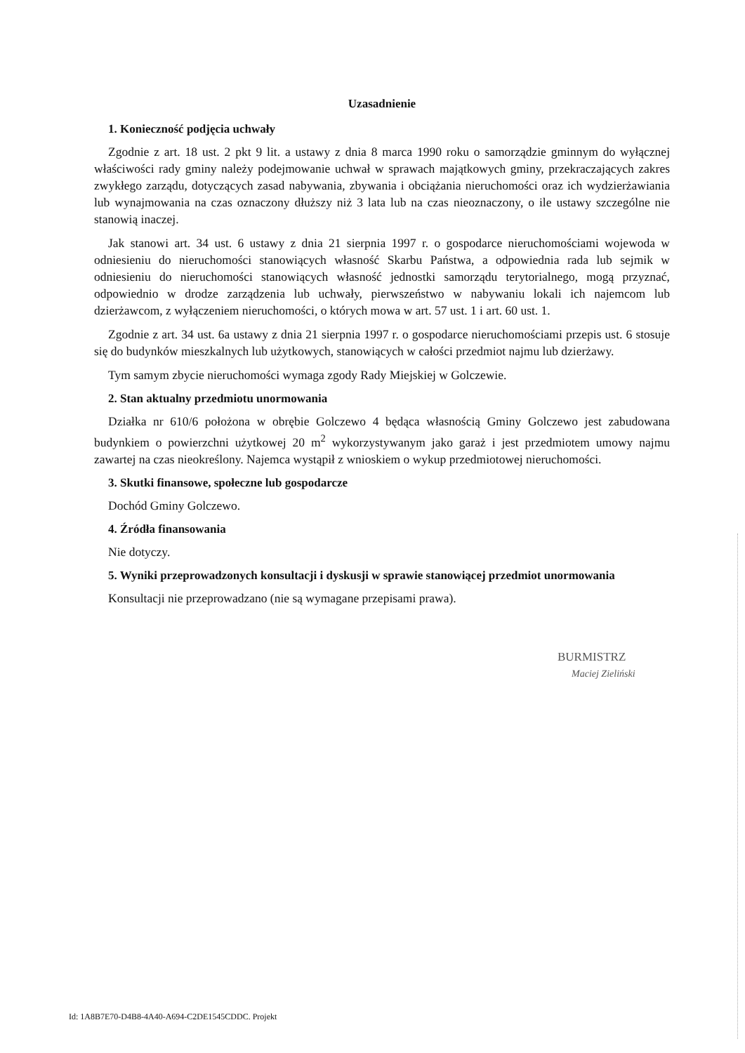Uzasadnienie
1. Konieczność podjęcia uchwały
Zgodnie z art. 18 ust. 2 pkt 9 lit. a ustawy z dnia 8 marca 1990 roku o samorządzie gminnym do wyłącznej właściwości rady gminy należy podejmowanie uchwał w sprawach majątkowych gminy, przekraczających zakres zwykłego zarządu, dotyczących zasad nabywania, zbywania i obciążania nieruchomości oraz ich wydzierżawiania lub wynajmowania na czas oznaczony dłuższy niż 3 lata lub na czas nieoznaczony, o ile ustawy szczególne nie stanowią inaczej.
Jak stanowi art. 34 ust. 6 ustawy z dnia 21 sierpnia 1997 r. o gospodarce nieruchomościami wojewoda w odniesieniu do nieruchomości stanowiących własność Skarbu Państwa, a odpowiednia rada lub sejmik w odniesieniu do nieruchomości stanowiących własność jednostki samorządu terytorialnego, mogą przyznać, odpowiednio w drodze zarządzenia lub uchwały, pierwszeństwo w nabywaniu lokali ich najemcom lub dzierżawcom, z wyłączeniem nieruchomości, o których mowa w art. 57 ust. 1 i art. 60 ust. 1.
Zgodnie z art. 34 ust. 6a ustawy z dnia 21 sierpnia 1997 r. o gospodarce nieruchomościami przepis ust. 6 stosuje się do budynków mieszkalnych lub użytkowych, stanowiących w całości przedmiot najmu lub dzierżawy.
Tym samym zbycie nieruchomości wymaga zgody Rady Miejskiej w Golczewie.
2. Stan aktualny przedmiotu unormowania
Działka nr 610/6 położona w obrębie Golczewo 4 będąca własnością Gminy Golczewo jest zabudowana budynkiem o powierzchni użytkowej 20 m<sup>2</sup> wykorzystywanym jako garaż i jest przedmiotem umowy najmu zawartej na czas nieokreślony. Najemca wystąpił z wnioskiem o wykup przedmiotowej nieruchomości.
3. Skutki finansowe, społeczne lub gospodarcze
Dochód Gminy Golczewo.
4. Źródła finansowania
Nie dotyczy.
5. Wyniki przeprowadzonych konsultacji i dyskusji w sprawie stanowiącej przedmiot unormowania
Konsultacji nie przeprowadzano (nie są wymagane przepisami prawa).
BURMISTRZ
Maciej Zieliński
Id: 1A8B7E70-D4B8-4A40-A694-C2DE1545CDDC. Projekt